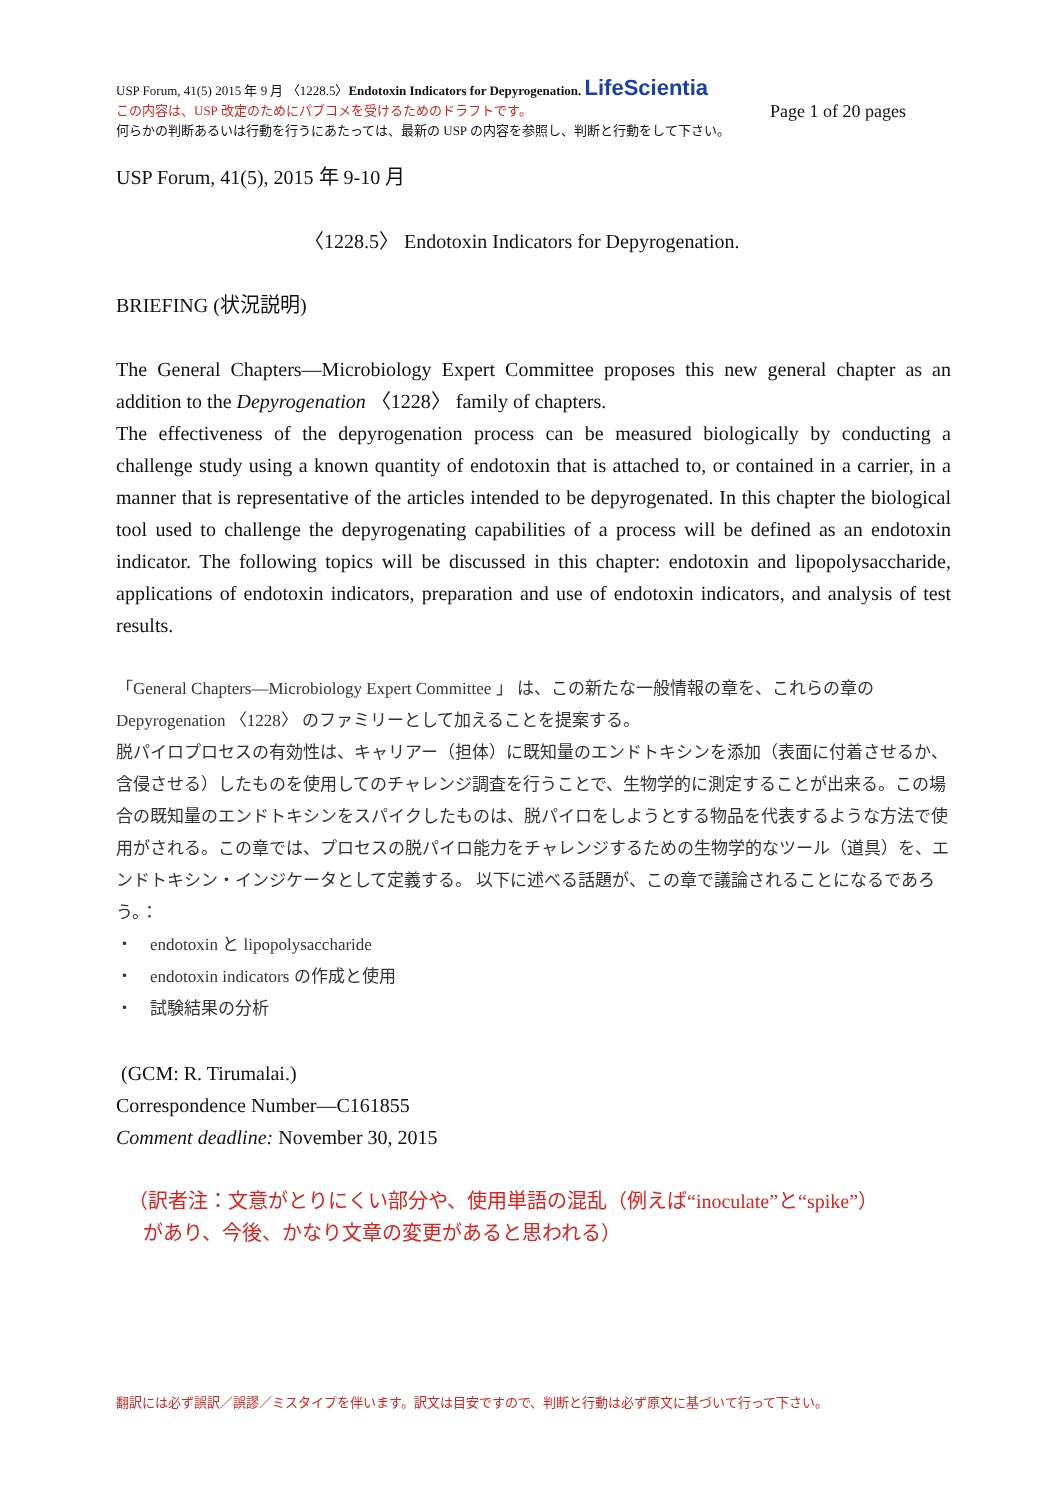USP Forum, 41(5) 2015 年 9 月 〈1228.5〉Endotoxin Indicators for Depyrogenation. LifeScientia
この内容は、USP 改定のためにパブコメを受けるためのドラフトです。 Page 1 of 20 pages
何らかの判断あるいは行動を行うにあたっては、最新の USP の内容を参照し、判断と行動をして下さい。
USP Forum, 41(5), 2015 年 9-10 月
〈1228.5〉 Endotoxin Indicators for Depyrogenation.
BRIEFING (状況説明)
The General Chapters—Microbiology Expert Committee proposes this new general chapter as an addition to the Depyrogenation 〈1228〉 family of chapters.
The effectiveness of the depyrogenation process can be measured biologically by conducting a challenge study using a known quantity of endotoxin that is attached to, or contained in a carrier, in a manner that is representative of the articles intended to be depyrogenated. In this chapter the biological tool used to challenge the depyrogenating capabilities of a process will be defined as an endotoxin indicator. The following topics will be discussed in this chapter: endotoxin and lipopolysaccharide, applications of endotoxin indicators, preparation and use of endotoxin indicators, and analysis of test results.
「General Chapters—Microbiology Expert Committee 」 は、この新たな一般情報の章を、これらの章の Depyrogenation 〈1228〉 のファミリーとして加えることを提案する。
脱パイロプロセスの有効性は、キャリアー（担体）に既知量のエンドトキシンを添加（表面に付着させるか、含侵させる）したものを使用してのチャレンジ調査を行うことで、生物学的に測定することが出来る。この場合の既知量のエンドトキシンをスパイクしたものは、脱パイロをしようとする物品を代表するような方法で使用がされる。この章では、プロセスの脱パイロ能力をチャレンジするための生物学的なツール（道具）を、エンドトキシン・インジケータとして定義する。 以下に述べる話題が、この章で議論されることになるであろう。：
・　endotoxin と lipopolysaccharide
・　endotoxin indicators の作成と使用
・　試験結果の分析
(GCM: R. Tirumalai.)
Correspondence Number—C161855
Comment deadline: November 30, 2015
（訳者注：文意がとりにくい部分や、使用単語の混乱（例えば“inoculate”と“spike”）
があり、今後、かなり文章の変更があると思われる）
翻訳には必ず誤訳／誤謬／ミスタイプを伴います。訳文は目安ですので、判断と行動は必ず原文に基づいて行って下さい。